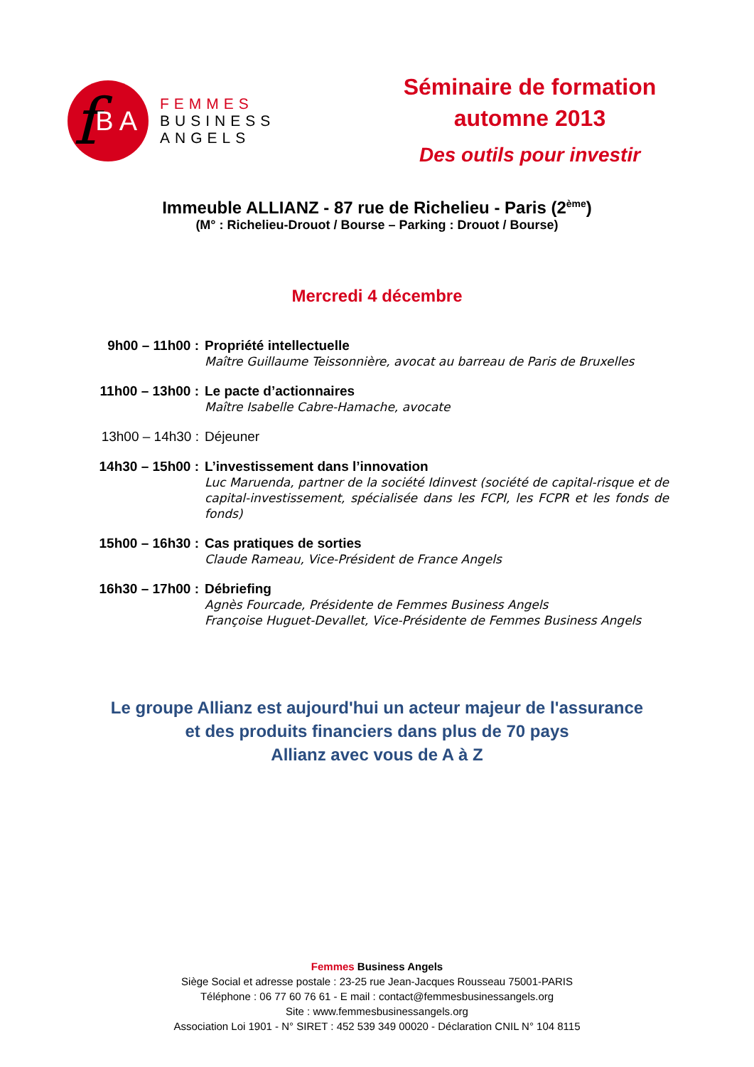f BA
FEMMES
BUSINESS
ANGELS
Séminaire de formation
automne 2013
Des outils pour investir
Immeuble ALLIANZ - 87 rue de Richelieu - Paris (2<sup>ème</sup>)
(M° : Richelieu-Drouot / Bourse – Parking : Drouot / Bourse)
Mercredi 4 décembre
9h00 – 11h00 :
Propriété intellectuelle
Maître Guillaume Teissonnière, avocat au barreau de Paris de Bruxelles
11h00 – 13h00 :
Le pacte d’actionnaires
Maître Isabelle Cabre-Hamache, avocate
13h00 – 14h30 :
Déjeuner
14h30 – 15h00 :
L’investissement dans l’innovation
Luc Maruenda, partner de la société Idinvest (société de capital-risque et de capital-investissement, spécialisée dans les FCPI, les FCPR et les fonds de fonds)
15h00 – 16h30 :
Cas pratiques de sorties
Claude Rameau, Vice-Président de France Angels
16h30 – 17h00 :
Débriefing
Agnès Fourcade, Présidente de Femmes Business Angels
Françoise Huguet-Devallet, Vice-Présidente de Femmes Business Angels
Le groupe Allianz est aujourd'hui un acteur majeur de l'assurance
et des produits financiers dans plus de 70 pays
Allianz avec vous de A à Z
Femmes Business Angels
Siège Social et adresse postale : 23-25 rue Jean-Jacques Rousseau 75001-PARIS
Téléphone : 06 77 60 76 61 - E mail : contact@femmesbusinessangels.org
Site : www.femmesbusinessangels.org
Association Loi 1901 - N° SIRET : 452 539 349 00020 - Déclaration CNIL N° 104 8115